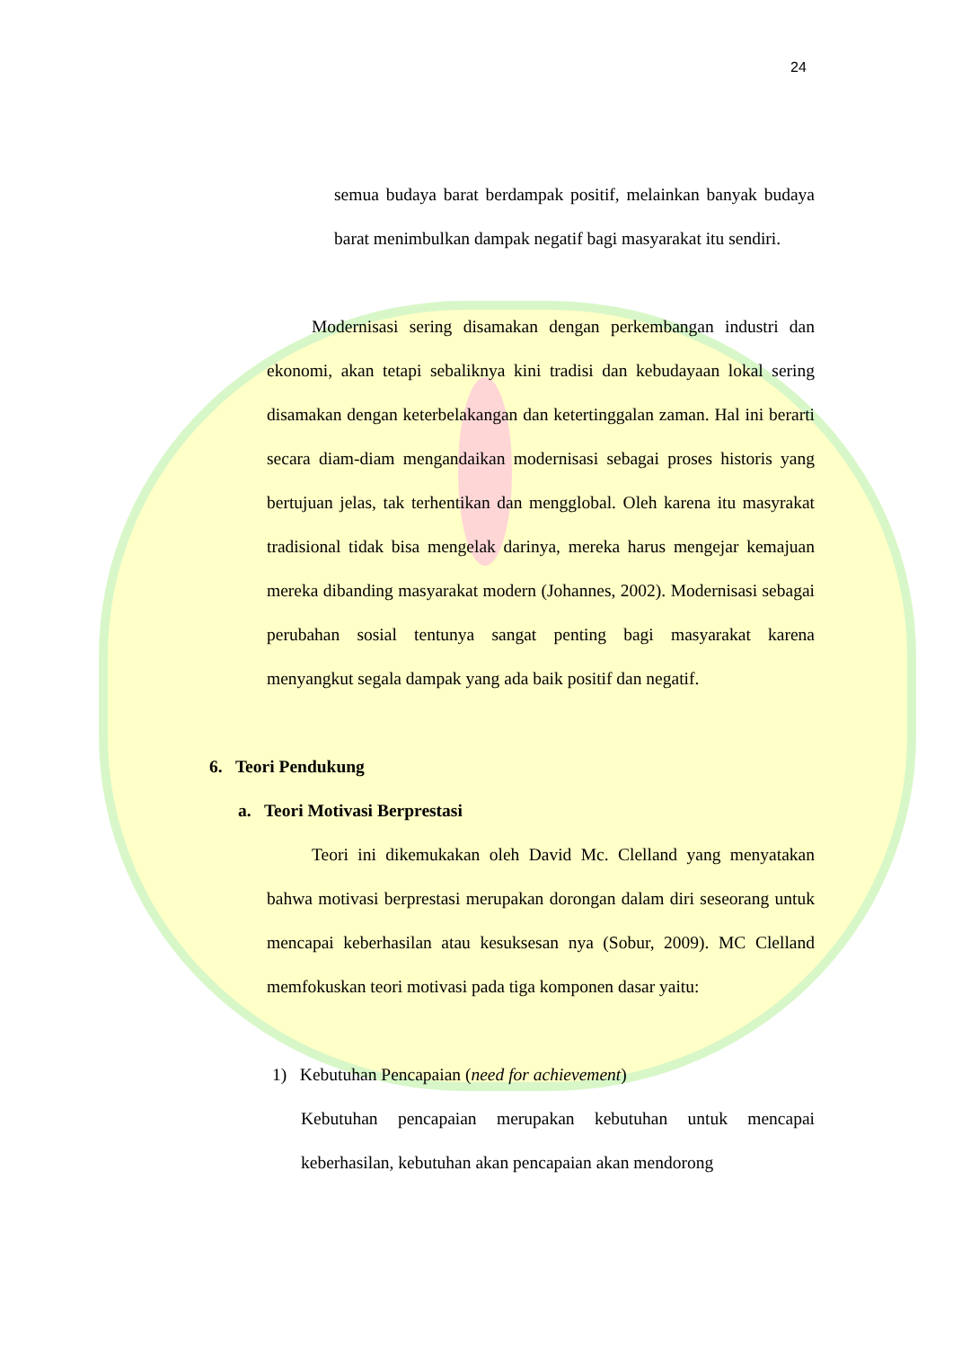24
semua budaya barat berdampak positif, melainkan banyak budaya barat menimbulkan dampak negatif bagi masyarakat itu sendiri.
Modernisasi sering disamakan dengan perkembangan industri dan ekonomi, akan tetapi sebaliknya kini tradisi dan kebudayaan lokal sering disamakan dengan keterbelakangan dan ketertinggalan zaman. Hal ini berarti secara diam-diam mengandaikan modernisasi sebagai proses historis yang bertujuan jelas, tak terhentikan dan mengglobal. Oleh karena itu masyrakat tradisional tidak bisa mengelak darinya, mereka harus mengejar kemajuan mereka dibanding masyarakat modern (Johannes, 2002). Modernisasi sebagai perubahan sosial tentunya sangat penting bagi masyarakat karena menyangkut segala dampak yang ada baik positif dan negatif.
6. Teori Pendukung
a. Teori Motivasi Berprestasi
Teori ini dikemukakan oleh David Mc. Clelland yang menyatakan bahwa motivasi berprestasi merupakan dorongan dalam diri seseorang untuk mencapai keberhasilan atau kesuksesan nya (Sobur, 2009). MC Clelland memfokuskan teori motivasi pada tiga komponen dasar yaitu:
1) Kebutuhan Pencapaian (need for achievement)
Kebutuhan pencapaian merupakan kebutuhan untuk mencapai keberhasilan, kebutuhan akan pencapaian akan mendorong